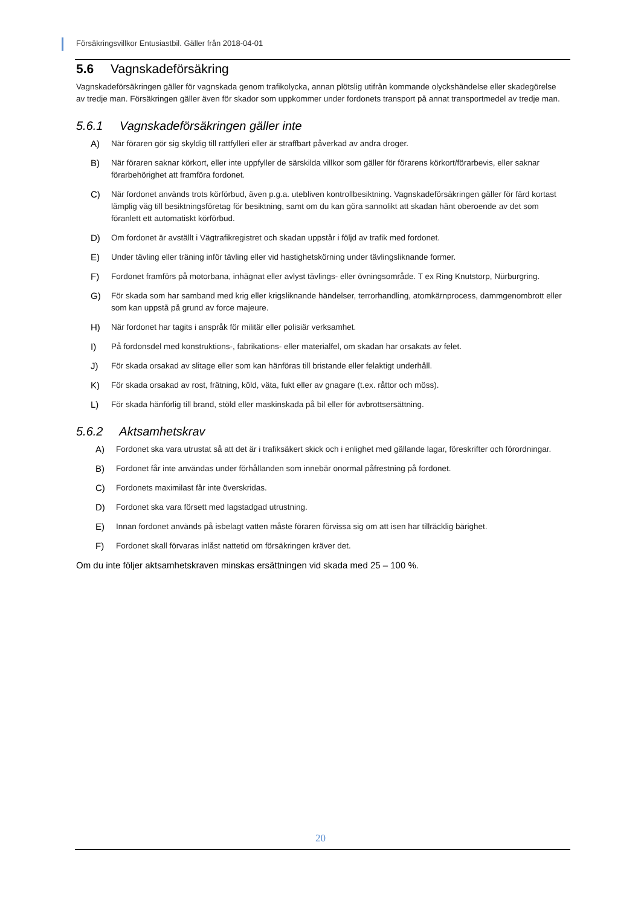Försäkringsvillkor Entusiastbil. Gäller från 2018-04-01
5.6 Vagnskadeförsäkring
Vagnskadeförsäkringen gäller för vagnskada genom trafikolycka, annan plötslig utifrån kommande olyckshändelse eller skadegörelse av tredje man. Försäkringen gäller även för skador som uppkommer under fordonets transport på annat transportmedel av tredje man.
5.6.1 Vagnskadeförsäkringen gäller inte
A) När föraren gör sig skyldig till rattfylleri eller är straffbart påverkad av andra droger.
B) När föraren saknar körkort, eller inte uppfyller de särskilda villkor som gäller för förarens körkort/förarbevis, eller saknar förarbehörighet att framföra fordonet.
C) När fordonet används trots körförbud, även p.g.a. utebliven kontrollbesiktning. Vagnskadeförsäkringen gäller för färd kortast lämplig väg till besiktningsföretag för besiktning, samt om du kan göra sannolikt att skadan hänt oberoende av det som föranlett ett automatiskt körförbud.
D) Om fordonet är avställt i Vägtrafikregistret och skadan uppstår i följd av trafik med fordonet.
E) Under tävling eller träning inför tävling eller vid hastighetskörning under tävlingsliknande former.
F) Fordonet framförs på motorbana, inhägnat eller avlyst tävlings- eller övningsområde. T ex Ring Knutstorp, Nürburgring.
G) För skada som har samband med krig eller krigsliknande händelser, terrorhandling, atomkärnprocess, dammgenombrott eller som kan uppstå på grund av force majeure.
H) När fordonet har tagits i anspråk för militär eller polisiär verksamhet.
I) På fordonsdel med konstruktions-, fabrikations- eller materialfel, om skadan har orsakats av felet.
J) För skada orsakad av slitage eller som kan hänföras till bristande eller felaktigt underhåll.
K) För skada orsakad av rost, frätning, köld, väta, fukt eller av gnagare (t.ex. råttor och möss).
L) För skada hänförlig till brand, stöld eller maskinskada på bil eller för avbrottsersättning.
5.6.2 Aktsamhetskrav
A) Fordonet ska vara utrustat så att det är i trafiksäkert skick och i enlighet med gällande lagar, föreskrifter och förordningar.
B) Fordonet får inte användas under förhållanden som innebär onormal påfrestning på fordonet.
C) Fordonets maximilast får inte överskridas.
D) Fordonet ska vara försett med lagstadgad utrustning.
E) Innan fordonet används på isbelagt vatten måste föraren förvissa sig om att isen har tillräcklig bärighet.
F) Fordonet skall förvaras inlåst nattetid om försäkringen kräver det.
Om du inte följer aktsamhetskraven minskas ersättningen vid skada med 25 – 100 %.
20